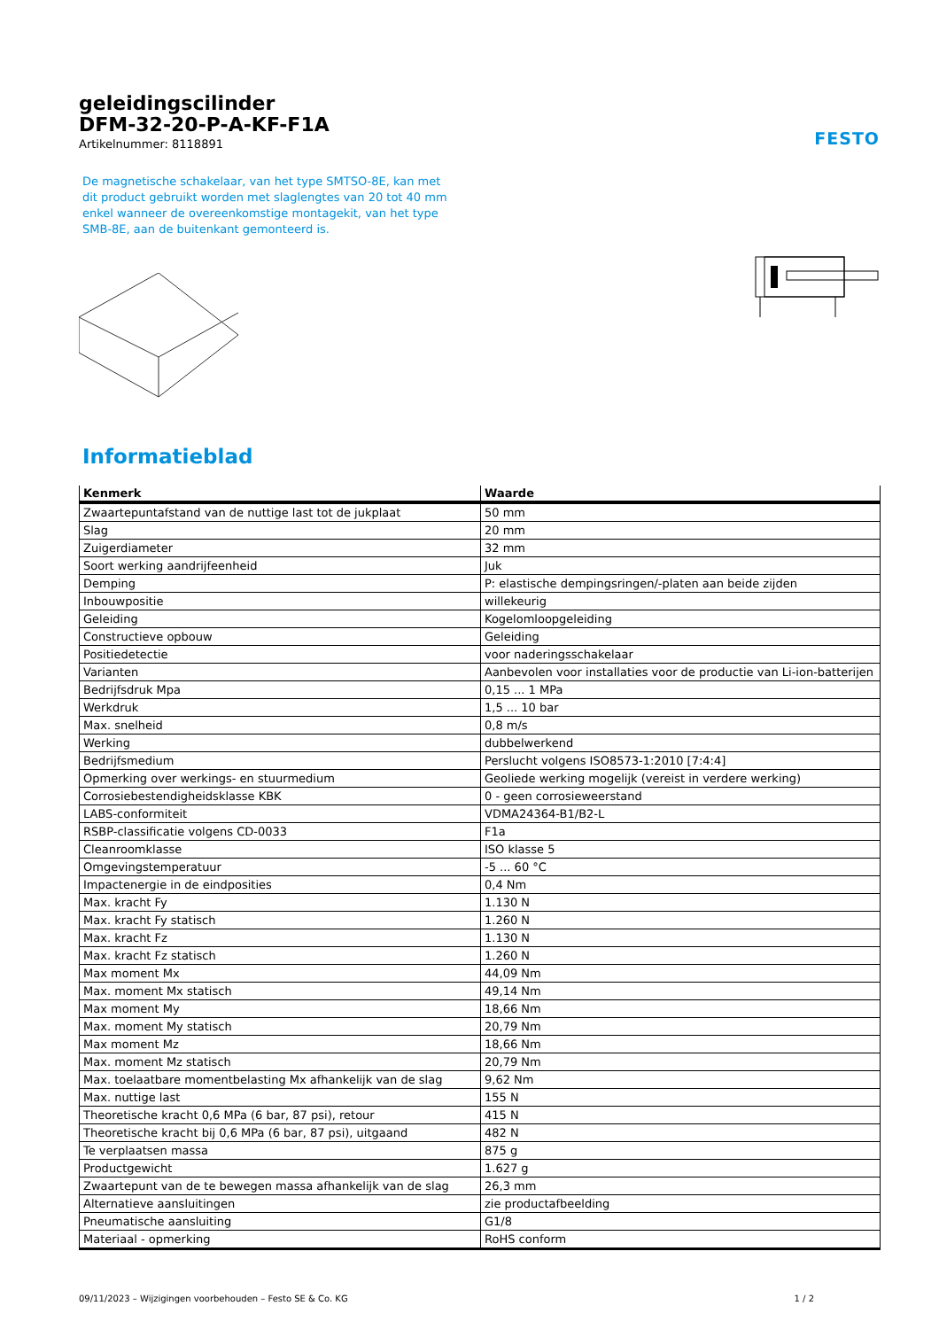geleidingscilinder
DFM-32-20-P-A-KF-F1A
Artikelnummer: 8118891
FESTO
De magnetische schakelaar, van het type SMTSO-8E, kan met dit product gebruikt worden met slaglengtes van 20 tot 40 mm enkel wanneer de overeenkomstige montagekit, van het type SMB-8E, aan de buitenkant gemonteerd is.
Informatieblad
| Kenmerk | Waarde |
| --- | --- |
| Zwaartepuntafstand van de nuttige last tot de jukplaat | 50 mm |
| Slag | 20 mm |
| Zuigerdiameter | 32 mm |
| Soort werking aandrijfeenheid | Juk |
| Demping | P: elastische dempingsringen/-platen aan beide zijden |
| Inbouwpositie | willekeurig |
| Geleiding | Kogelomloopgeleiding |
| Constructieve opbouw | Geleiding |
| Positiedetectie | voor naderingsschakelaar |
| Varianten | Aanbevolen voor installaties voor de productie van Li-ion-batterijen |
| Bedrijfsdruk Mpa | 0,15 ... 1 MPa |
| Werkdruk | 1,5 ... 10 bar |
| Max. snelheid | 0,8 m/s |
| Werking | dubbelwerkend |
| Bedrijfsmedium | Perslucht volgens ISO8573-1:2010 [7:4:4] |
| Opmerking over werkings- en stuurmedium | Geoliede werking mogelijk (vereist in verdere werking) |
| Corrosiebestendigheidsklasse KBK | 0 - geen corrosieweerstand |
| LABS-conformiteit | VDMA24364-B1/B2-L |
| RSBP-classificatie volgens CD-0033 | F1a |
| Cleanroomklasse | ISO klasse 5 |
| Omgevingstemperatuur | -5 ... 60 °C |
| Impactenergie in de eindposities | 0,4 Nm |
| Max. kracht Fy | 1.130 N |
| Max. kracht Fy statisch | 1.260 N |
| Max. kracht Fz | 1.130 N |
| Max. kracht Fz statisch | 1.260 N |
| Max moment Mx | 44,09 Nm |
| Max. moment Mx statisch | 49,14 Nm |
| Max moment My | 18,66 Nm |
| Max. moment My statisch | 20,79 Nm |
| Max moment Mz | 18,66 Nm |
| Max. moment Mz statisch | 20,79 Nm |
| Max. toelaatbare momentbelasting Mx afhankelijk van de slag | 9,62 Nm |
| Max. nuttige last | 155 N |
| Theoretische kracht 0,6 MPa (6 bar, 87 psi), retour | 415 N |
| Theoretische kracht bij 0,6 MPa (6 bar, 87 psi), uitgaand | 482 N |
| Te verplaatsen massa | 875 g |
| Productgewicht | 1.627 g |
| Zwaartepunt van de te bewegen massa afhankelijk van de slag | 26,3 mm |
| Alternatieve aansluitingen | zie productafbeelding |
| Pneumatische aansluiting | G1/8 |
| Materiaal - opmerking | RoHS conform |
09/11/2023 – Wijzigingen voorbehouden – Festo SE & Co. KG 1 / 2